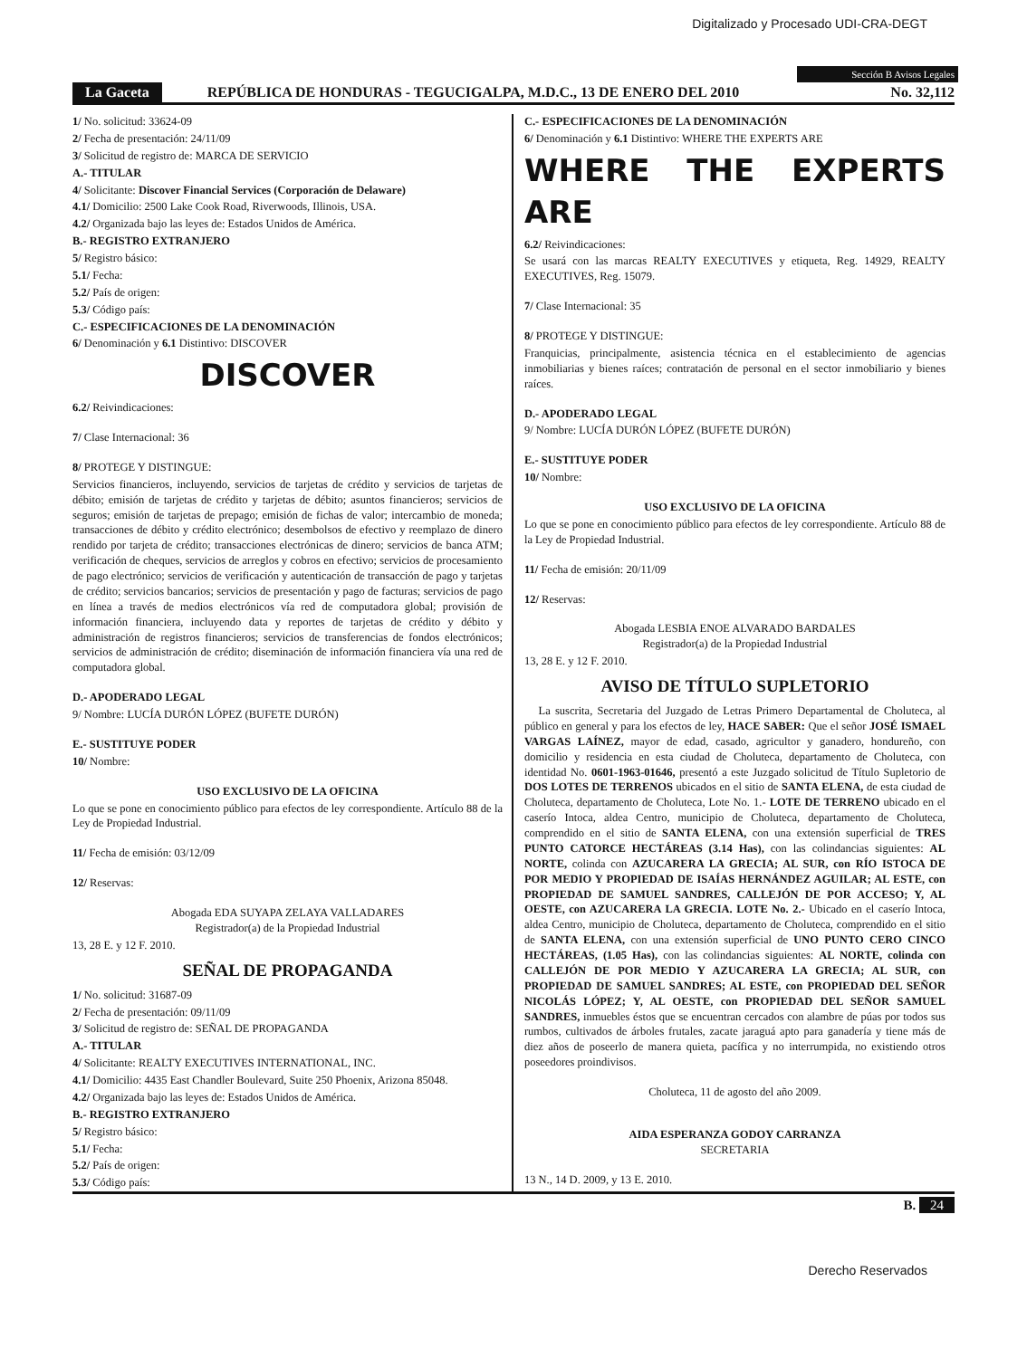Digitalizado y Procesado UDI-CRA-DEGT
Sección B Avisos Legales
La Gaceta REPÚBLICA DE HONDURAS - TEGUCIGALPA, M.D.C., 13 DE ENERO DEL 2010 No. 32,112
1/ No. solicitud: 33624-09
2/ Fecha de presentación: 24/11/09
3/ Solicitud de registro de: MARCA DE SERVICIO
A.- TITULAR
4/ Solicitante: Discover Financial Services (Corporación de Delaware)
4.1/ Domicilio: 2500 Lake Cook Road, Riverwoods, Illinois, USA.
4.2/ Organizada bajo las leyes de: Estados Unidos de América.
B.- REGISTRO EXTRANJERO
5/ Registro básico:
5.1/ Fecha:
5.2/ País de origen:
5.3/ Código país:
C.- ESPECIFICACIONES DE LA DENOMINACIÓN
6/ Denominación y 6.1 Distintivo: DISCOVER
DISCOVER
6.2/ Reivindicaciones:
7/ Clase Internacional: 36
8/ PROTEGE Y DISTINGUE:
Servicios financieros, incluyendo, servicios de tarjetas de crédito y servicios de tarjetas de débito; emisión de tarjetas de crédito y tarjetas de débito; asuntos financieros; servicios de seguros; emisión de tarjetas de prepago; emisión de fichas de valor; intercambio de moneda; transacciones de débito y crédito electrónico; desembolsos de efectivo y reemplazo de dinero rendido por tarjeta de crédito; transacciones electrónicas de dinero; servicios de banca ATM; verificación de cheques, servicios de arreglos y cobros en efectivo; servicios de procesamiento de pago electrónico; servicios de verificación y autenticación de transacción de pago y tarjetas de crédito; servicios bancarios; servicios de presentación y pago de facturas; servicios de pago en línea a través de medios electrónicos vía red de computadora global; provisión de información financiera, incluyendo data y reportes de tarjetas de crédito y débito y administración de registros financieros; servicios de transferencias de fondos electrónicos; servicios de administración de crédito; diseminación de información financiera vía una red de computadora global.
D.- APODERADO LEGAL
9/ Nombre: LUCÍA DURÓN LÓPEZ (BUFETE DURÓN)
E.- SUSTITUYE PODER
10/ Nombre:
USO EXCLUSIVO DE LA OFICINA
Lo que se pone en conocimiento público para efectos de ley correspondiente. Artículo 88 de la Ley de Propiedad Industrial.
11/ Fecha de emisión: 03/12/09
12/ Reservas:
Abogada EDA SUYAPA ZELAYA VALLADARES
Registrador(a) de la Propiedad Industrial
13, 28 E. y 12 F. 2010.
SEÑAL DE PROPAGANDA
1/ No. solicitud: 31687-09
2/ Fecha de presentación: 09/11/09
3/ Solicitud de registro de: SEÑAL DE PROPAGANDA
A.- TITULAR
4/ Solicitante: REALTY EXECUTIVES INTERNATIONAL, INC.
4.1/ Domicilio: 4435 East Chandler Boulevard, Suite 250 Phoenix, Arizona 85048.
4.2/ Organizada bajo las leyes de: Estados Unidos de América.
B.- REGISTRO EXTRANJERO
5/ Registro básico:
5.1/ Fecha:
5.2/ País de origen:
5.3/ Código país:
C.- ESPECIFICACIONES DE LA DENOMINACIÓN
6/ Denominación y 6.1 Distintivo: WHERE THE EXPERTS ARE
WHERE THE EXPERTS ARE
6.2/ Reivindicaciones:
Se usará con las marcas REALTY EXECUTIVES y etiqueta, Reg. 14929, REALTY EXECUTIVES, Reg. 15079.
7/ Clase Internacional: 35
8/ PROTEGE Y DISTINGUE:
Franquicias, principalmente, asistencia técnica en el establecimiento de agencias inmobiliarias y bienes raíces; contratación de personal en el sector inmobiliario y bienes raíces.
D.- APODERADO LEGAL
9/ Nombre: LUCÍA DURÓN LÓPEZ (BUFETE DURÓN)
E.- SUSTITUYE PODER
10/ Nombre:
USO EXCLUSIVO DE LA OFICINA
Lo que se pone en conocimiento público para efectos de ley correspondiente. Artículo 88 de la Ley de Propiedad Industrial.
11/ Fecha de emisión: 20/11/09
12/ Reservas:
Abogada LESBIA ENOE ALVARADO BARDALES
Registrador(a) de la Propiedad Industrial
13, 28 E. y 12 F. 2010.
AVISO DE TÍTULO SUPLETORIO
La suscrita, Secretaria del Juzgado de Letras Primero Departamental de Choluteca, al público en general y para los efectos de ley, HACE SABER: Que el señor JOSÉ ISMAEL VARGAS LAÍNEZ, mayor de edad, casado, agricultor y ganadero, hondureño, con domicilio y residencia en esta ciudad de Choluteca, departamento de Choluteca, con identidad No. 0601-1963-01646, presentó a este Juzgado solicitud de Título Supletorio de DOS LOTES DE TERRENOS ubicados en el sitio de SANTA ELENA, de esta ciudad de Choluteca, departamento de Choluteca, Lote No. 1.- LOTE DE TERRENO ubicado en el caserío Intoca, aldea Centro, municipio de Choluteca, departamento de Choluteca, comprendido en el sitio de SANTA ELENA, con una extensión superficial de TRES PUNTO CATORCE HECTÁREAS (3.14 Has), con las colindancias siguientes: AL NORTE, colinda con AZUCARERA LA GRECIA; AL SUR, con RÍO ISTOCA DE POR MEDIO Y PROPIEDAD DE ISAÍAS HERNÁNDEZ AGUILAR; AL ESTE, con PROPIEDAD DE SAMUEL SANDRES, CALLEJÓN DE POR ACCESO; Y, AL OESTE, con AZUCARERA LA GRECIA. LOTE No. 2.- Ubicado en el caserío Intoca, aldea Centro, municipio de Choluteca, departamento de Choluteca, comprendido en el sitio de SANTA ELENA, con una extensión superficial de UNO PUNTO CERO CINCO HECTÁREAS, (1.05 Has), con las colindancias siguientes: AL NORTE, colinda con CALLEJÓN DE POR MEDIO Y AZUCARERA LA GRECIA; AL SUR, con PROPIEDAD DE SAMUEL SANDRES; AL ESTE, con PROPIEDAD DEL SEÑOR NICOLÁS LÓPEZ; Y, AL OESTE, con PROPIEDAD DEL SEÑOR SAMUEL SANDRES, inmuebles éstos que se encuentran cercados con alambre de púas por todos sus rumbos, cultivados de árboles frutales, zacate jaraguá apto para ganadería y tiene más de diez años de poseerlo de manera quieta, pacífica y no interrumpida, no existiendo otros poseedores proindivisos.
Choluteca, 11 de agosto del año 2009.
AIDA ESPERANZA GODOY CARRANZA
SECRETARIA
13 N., 14 D. 2009, y 13 E. 2010.
B. 24
Derecho Reservados